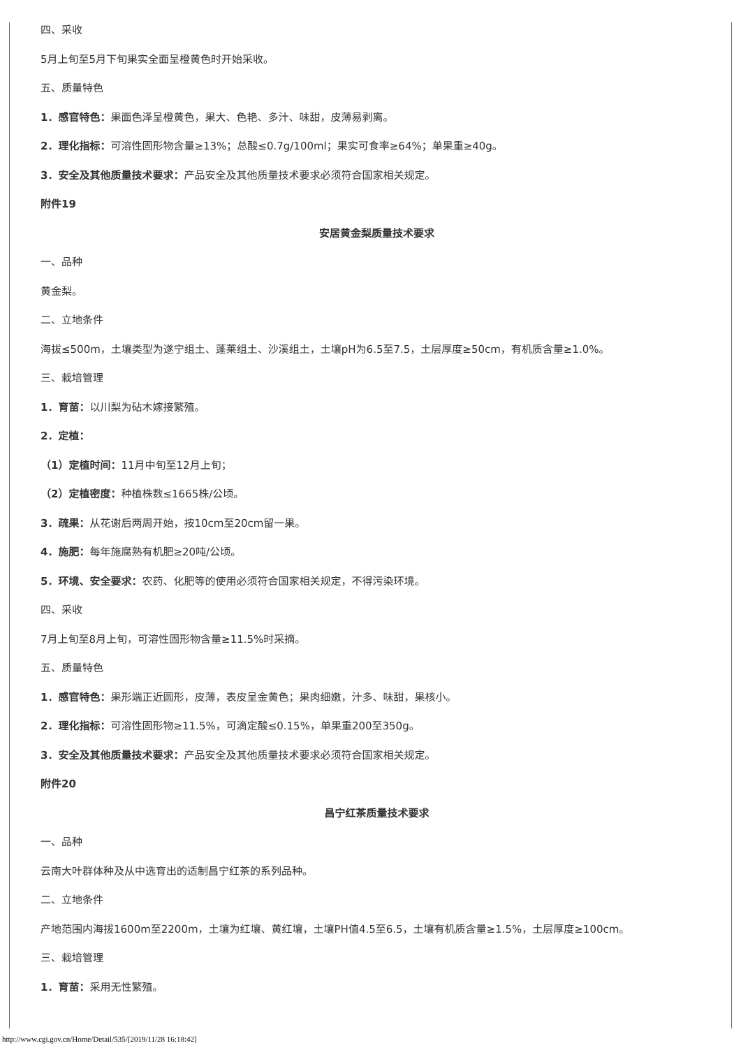四、采收
5月上旬至5月下旬果实全面呈橙黄色时开始采收。
五、质量特色
1．感官特色：果面色泽呈橙黄色，果大、色艳、多汁、味甜，皮薄易剥离。
2．理化指标：可溶性固形物含量≥13%；总酸≤0.7g/100ml；果实可食率≥64%；单果重≥40g。
3．安全及其他质量技术要求：产品安全及其他质量技术要求必须符合国家相关规定。
附件19
安居黄金梨质量技术要求
一、品种
黄金梨。
二、立地条件
海拔≤500m，土壤类型为遂宁组土、蓬莱组土、沙溪组土，土壤pH为6.5至7.5，土层厚度≥50cm，有机质含量≥1.0%。
三、栽培管理
1．育苗：以川梨为砧木嫁接繁殖。
2．定植：
（1）定植时间：11月中旬至12月上旬；
（2）定植密度：种植株数≤1665株/公顷。
3．疏果：从花谢后两周开始，按10cm至20cm留一果。
4．施肥：每年施腐熟有机肥≥20吨/公顷。
5．环境、安全要求：农药、化肥等的使用必须符合国家相关规定，不得污染环境。
四、采收
7月上旬至8月上旬，可溶性固形物含量≥11.5%时采摘。
五、质量特色
1．感官特色：果形端正近圆形，皮薄，表皮呈金黄色；果肉细嫩，汁多、味甜，果核小。
2．理化指标：可溶性固形物≥11.5%，可滴定酸≤0.15%，单果重200至350g。
3．安全及其他质量技术要求：产品安全及其他质量技术要求必须符合国家相关规定。
附件20
昌宁红茶质量技术要求
一、品种
云南大叶群体种及从中选育出的适制昌宁红茶的系列品种。
二、立地条件
产地范围内海拔1600m至2200m，土壤为红壤、黄红壤，土壤PH值4.5至6.5，土壤有机质含量≥1.5%，土层厚度≥100cm。
三、栽培管理
1．育苗：采用无性繁殖。
http://www.cgi.gov.cn/Home/Detail/535/[2019/11/28 16:18:42]